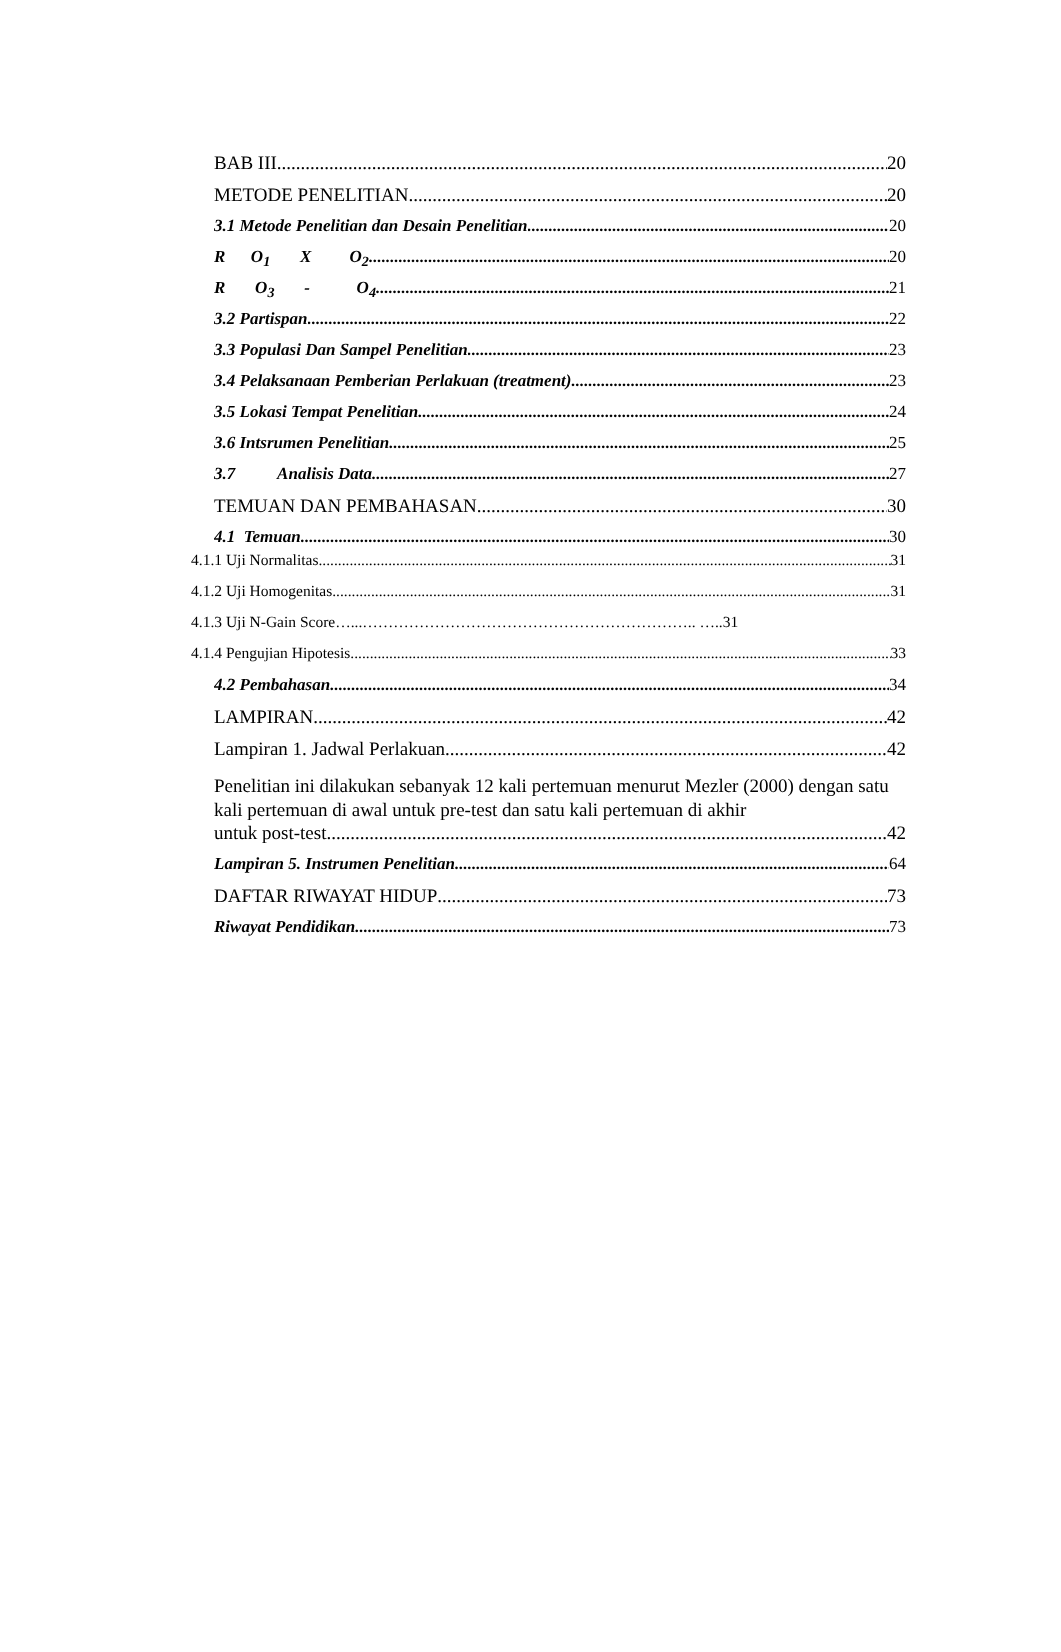BAB III 20
METODE PENELITIAN 20
3.1 Metode Penelitian dan Desain Penelitian 20
R O<sub>1</sub> X O<sub>2</sub> 20
R O<sub>3</sub> - O<sub>4</sub> 21
3.2 Partispan 22
3.3 Populasi Dan Sampel Penelitian 23
3.4 Pelaksanaan Pemberian Perlakuan (treatment) 23
3.5 Lokasi Tempat Penelitian 24
3.6 Intsrumen Penelitian 25
3.7 Analisis Data 27
TEMUAN DAN PEMBAHASAN 30
4.1 Temuan 30
4.1.1 Uji Normalitas 31
4.1.2 Uji Homogenitas 31
4.1.3 Uji N-Gain Score…...……………………………………………………….. …..31
4.1.4 Pengujian Hipotesis 33
4.2 Pembahasan 34
LAMPIRAN 42
Lampiran 1. Jadwal Perlakuan 42
Penelitian ini dilakukan sebanyak 12 kali pertemuan menurut Mezler (2000) dengan satu kali pertemuan di awal untuk pre-test dan satu kali pertemuan di akhir
untuk post-test. 42
Lampiran 5. Instrumen Penelitian 64
DAFTAR RIWAYAT HIDUP 73
Riwayat Pendidikan 73